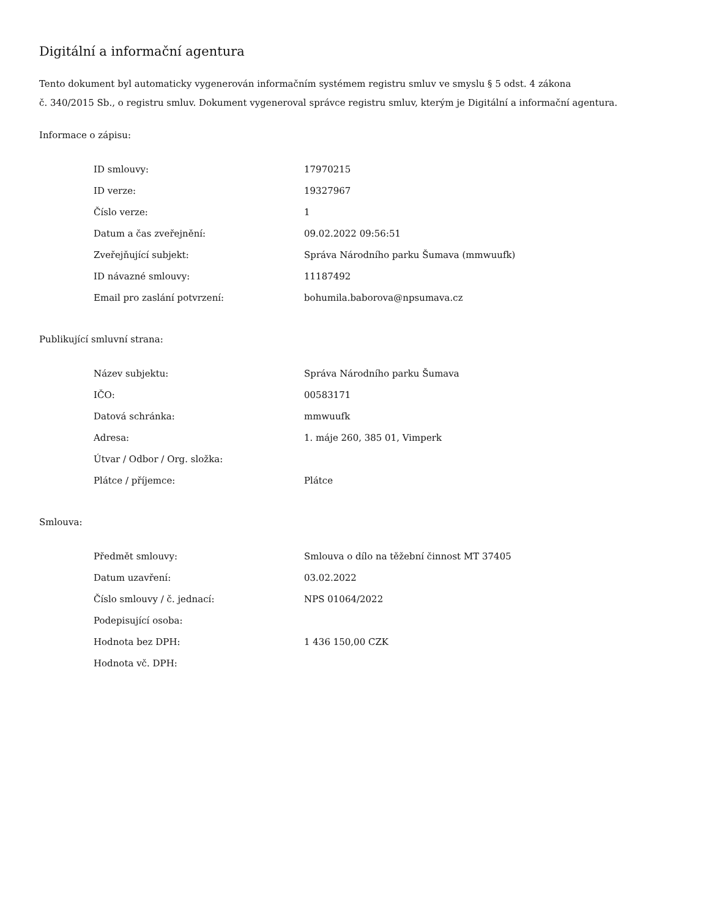Digitální a informační agentura
Tento dokument byl automaticky vygenerován informačním systémem registru smluv ve smyslu § 5 odst. 4 zákona
č. 340/2015 Sb., o registru smluv. Dokument vygeneroval správce registru smluv, kterým je Digitální a informační agentura.
Informace o zápisu:
| ID smlouvy: | 17970215 |
| ID verze: | 19327967 |
| Číslo verze: | 1 |
| Datum a čas zveřejnění: | 09.02.2022 09:56:51 |
| Zveřejňující subjekt: | Správa Národního parku Šumava (mmwuufk) |
| ID návazné smlouvy: | 11187492 |
| Email pro zaslání potvrzení: | bohumila.baborova@npsumava.cz |
Publikující smluvní strana:
| Název subjektu: | Správa Národního parku Šumava |
| IČO: | 00583171 |
| Datová schránka: | mmwuufk |
| Adresa: | 1. máje 260, 385 01, Vimperk |
| Útvar / Odbor / Org. složka: | |
| Plátce / příjemce: | Plátce |
Smlouva:
| Předmět smlouvy: | Smlouva o dílo na těžební činnost MT 37405 |
| Datum uzavření: | 03.02.2022 |
| Číslo smlouvy / č. jednací: | NPS 01064/2022 |
| Podepisující osoba: | |
| Hodnota bez DPH: | 1 436 150,00 CZK |
| Hodnota vč. DPH: | |